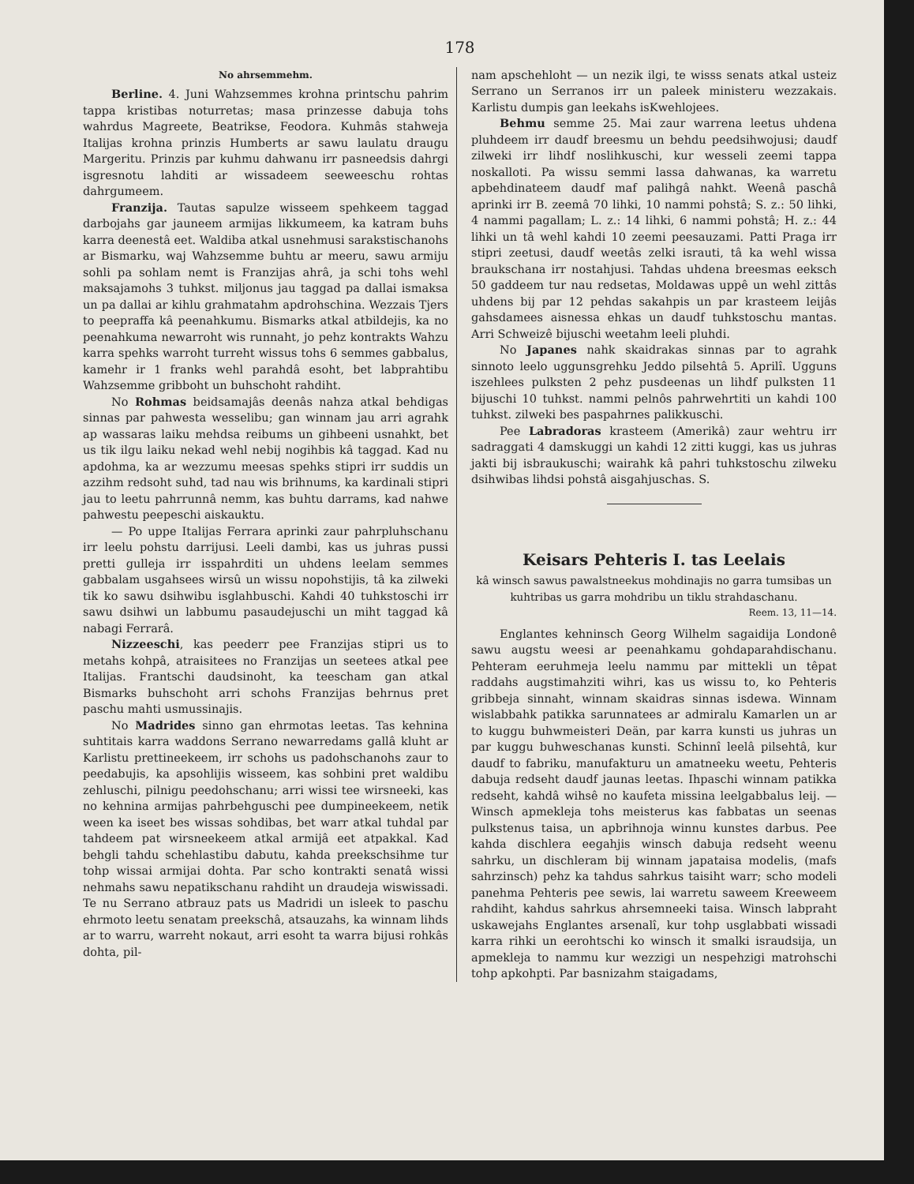178
No ahrsemmehm.
Berline. 4. Juni Wahzsemmes krohna printschu pahrim tappa kristibas noturretas; masa prinzesse dabuja tohs wahrdus Magreete, Beatrikse, Feodora. Kuhmâs stahweja Italijas krohna prinzis Humberts ar sawu laulatu draugu Margeritu. Prinzis par kuhmu dahwanu irr pasneedsis dahrgi isgresnotu lahditi ar wissadeem seeweeschu rohtas dahrgumeem.
Franzija. Tautas sapulze wisseem spehkeem taggad darbojahs gar jauneem armijas likkumeem, ka katram buhs karra deenestâ eet. Waldiba atkal usnehmusi sarakstischanohs ar Bismarku, waj Wahzsemme buhtu ar meeru, sawu armiju sohli pa sohlam nemt is Franzijas ahrâ, ja schi tohs wehl maksajamohs 3 tuhkst. miljonus jau taggad pa dallai ismaksa un pa dallai ar kihlu grahmatahm apdrohschina. Wezzais Tjers to peepraffa kâ peenahkumu. Bismarks atkal atbildejis, ka no peenahkuma newarroht wis runnaht, jo pehz kontrakts Wahzu karra spehks warroht turreht wissus tohs 6 semmes gabbalus, kamehr ir 1 franks wehl parahdâ esoht, bet labprahtibu Wahzsemme gribboht un buhschoht rahdiht.
No Rohmas beidsamajâs deenâs nahza atkal behdigas sinnas par pahwesta wesselibu; gan winnam jau arri agrahk ap wassaras laiku mehdsa reibums un gihbeeni usnahkt, bet us tik ilgu laiku nekad wehl nebij nogihbis kâ taggad. Kad nu apdohma, ka ar wezzumu meesas spehks stipri irr suddis un azzihm redsoht suhd, tad nau wis brihnums, ka kardinali stipri jau to leetu pahrrunnâ nemm, kas buhtu darrams, kad nahwe pahwestu peepeschi aiskauktu.
— Po uppe Italijas Ferrara aprinki zaur pahrpluhschanu irr leelu pohstu darrijusi. Leeli dambi, kas us juhras pussi pretti gulleja irr isspahrditi un uhdens leelam semmes gabbalam usgahsees wirsû un wissu nopohstijis, tâ ka zilweki tik ko sawu dsihwibu isglahbuschi. Kahdi 40 tuhkstoschi irr sawu dsihwi un labbumu pasaudejuschi un miht taggad kâ nabagi Ferrarâ.
Nizzeeschi, kas peederr pee Franzijas stipri us to metahs kohpâ, atraisitees no Franzijas un seetees atkal pee Italijas. Frantschi daudsinoht, ka teescham gan atkal Bismarks buhschoht arri schohs Franzijas behrnus pret paschu mahti usmussinajis.
No Madrides sinno gan ehrmotas leetas. Tas kehnina suhtitais karra waddons Serrano newarredams gallâ kluht ar Karlistu prettineekeem, irr schohs us padohschanohs zaur to peedabujis, ka apsohlijis wisseem, kas sohbini pret waldibu zehluschi, pilnigu peedohschanu; arri wissi tee wirsneeki, kas no kehnina armijas pahrbehguschi pee dumpineekeem, netik ween ka iseet bes wissas sohdibas, bet warr atkal tuhdal par tahdeem pat wirsneekeem atkal armijâ eet atpakkal. Kad behgli tahdu schehlastibu dabutu, kahda preekschsihme tur tohp wissai armijai dohta. Par scho kontrakti senatâ wissi nehmahs sawu nepatikschanu rahdiht un draudeja wiswissadi. Te nu Serrano atbrauz pats us Madridi un isleek to paschu ehrmoto leetu senatam preekschâ, atsauzahs, ka winnam lihds ar to warru, warreht nokaut, arri esoht ta warra bijusi rohkâs dohta, pil-
nam apschehloht — un nezik ilgi, te wisss senats atkal usteiz Serrano un Serranos irr un paleek ministeru wezzakais. Karlistu dumpis gan leekahs isKwehlojees.
Behmu semme 25. Mai zaur warrena leetus uhdena pluhdeem irr daudf breesmu un behdu peedsihwojusi; daudf zilweki irr lihdf noslihkuschi, kur wesseli zeemi tappa noskalloti. Pa wissu semmi lassa dahwanas, ka warretu apbehdinateem daudf maf palihgâ nahkt. Weenâ paschâ aprinki irr B. zeemâ 70 lihki, 10 nammi pohstâ; S. z.: 50 lihki, 4 nammi pagallam; L. z.: 14 lihki, 6 nammi pohstâ; H. z.: 44 lihki un tâ wehl kahdi 10 zeemi peesauzami. Patti Praga irr stipri zeetusi, daudf weetâs zelki israuti, tâ ka wehl wissa braukschana irr nostahjusi. Tahdas uhdena breesmas eeksch 50 gaddeem tur nau redsetas, Moldawas uppê un wehl zittâs uhdens bij par 12 pehdas sakahpis un par krasteem leijâs gahsdamees aisnessa ehkas un daudf tuhkstoschu mantas. Arri Schweizê bijuschi weetahm leeli pluhdi.
No Japanes nahk skaidrakas sinnas par to agrahk sinnoto leelo uggunsgrehku Jeddo pilsehtâ 5. Aprilî. Ugguns iszehlees pulksten 2 pehz pusdeenas un lihdf pulksten 11 bijuschi 10 tuhkst. nammi pelnôs pahrwehrtiti un kahdi 100 tuhkst. zilweki bes paspahrnes palikkuschi.
Pee Labradoras krasteem (Amerikâ) zaur wehtru irr sadraggati 4 damskuggi un kahdi 12 zitti kuggi, kas us juhras jakti bij isbraukuschi; wairahk kâ pahri tuhkstoschu zilweku dsihwibas lihdsi pohstâ aisgahjuschas. S.
Keisars Pehteris I. tas Leelais
kâ winsch sawus pawalstneekus mohdinajis no garra tumsibas un kuhtribas us garra mohdribu un tiklu strahdaschanu.
Reem. 13, 11—14.
Englantes kehninsch Georg Wilhelm sagaidija Londonê sawu augstu weesi ar peenahkamu gohdaparahdischanu. Pehteram eeruhmeja leelu nammu par mittekli un têpat raddahs augstimahziti wihri, kas us wissu to, ko Pehteris gribbeja sinnaht, winnam skaidras sinnas isdewa. Winnam wislabbahk patikka sarunnatees ar admiralu Kamarlen un ar to kuggu buhwmeisteri Deän, par karra kunsti us juhras un par kuggu buhweschanas kunsti. Schinnî leelâ pilsehtâ, kur daudf to fabriku, manufakturu un amatneeku weetu, Pehteris dabuja redseht daudf jaunas leetas. Ihpaschi winnam patikka redseht, kahdâ wihsê no kaufeta missina leelgabbalus leij. — Winsch apmekleja tohs meisterus kas fabbatas un seenas pulkstenus taisa, un apbrihnoja winnu kunstes darbus. Pee kahda dischlera eegahjis winsch dabuja redseht weenu sahrku, un dischleram bij winnam japataisa modelis, (mafs sahrzinsch) pehz ka tahdus sahrkus taisiht warr; scho modeli panehma Pehteris pee sewis, lai warretu saweem Kreeweem rahdiht, kahdus sahrkus ahrsemneeki taisa. Winsch labpraht uskawejahs Englantes arsenalî, kur tohp usglabbati wissadi karra rihki un eerohtschi ko winsch it smalki israudsija, un apmekleja to nammu kur wezzigi un nespehzigi matrohschi tohp apkohpti. Par basnizahm staigadams,